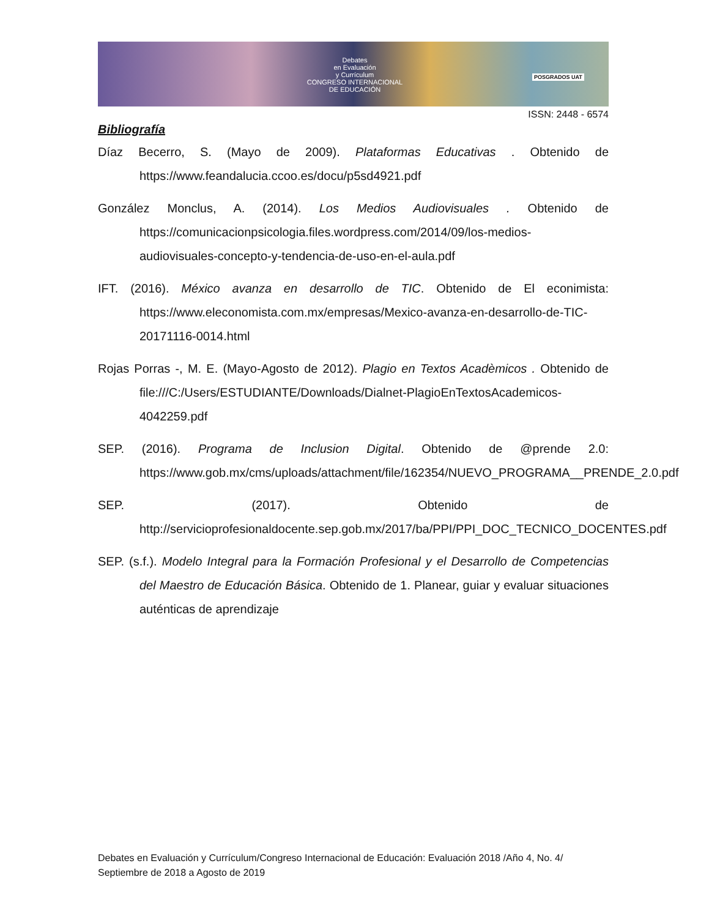Debates
en Evaluación
y Currículum
CONGRESO INTERNACIONAL
DE EDUCACIÓN
POSGRADOS UAT
ISSN: 2448 - 6574
Bibliografía
Díaz Becerro, S. (Mayo de 2009). Plataformas Educativas . Obtenido de https://www.feandalucia.ccoo.es/docu/p5sd4921.pdf
González Monclus, A. (2014). Los Medios Audiovisuales . Obtenido de https://comunicacionpsicologia.files.wordpress.com/2014/09/los-medios-audiovisuales-concepto-y-tendencia-de-uso-en-el-aula.pdf
IFT. (2016). México avanza en desarrollo de TIC. Obtenido de El econimista: https://www.eleconomista.com.mx/empresas/Mexico-avanza-en-desarrollo-de-TIC-20171116-0014.html
Rojas Porras -, M. E. (Mayo-Agosto de 2012). Plagio en Textos Acadèmicos . Obtenido de file:///C:/Users/ESTUDIANTE/Downloads/Dialnet-PlagioEnTextosAcademicos-4042259.pdf
SEP. (2016). Programa de Inclusion Digital. Obtenido de @prende 2.0: https://www.gob.mx/cms/uploads/attachment/file/162354/NUEVO_PROGRAMA__PRENDE_2.0.pdf
SEP. (2017). Obtenido de http://servicioprofesionaldocente.sep.gob.mx/2017/ba/PPI/PPI_DOC_TECNICO_DOCENTES.pdf
SEP. (s.f.). Modelo Integral para la Formación Profesional y el Desarrollo de Competencias del Maestro de Educación Básica. Obtenido de 1. Planear, guiar y evaluar situaciones auténticas de aprendizaje
Debates en Evaluación y Currículum/Congreso Internacional de Educación: Evaluación 2018 /Año 4, No. 4/ Septiembre de 2018 a Agosto de 2019